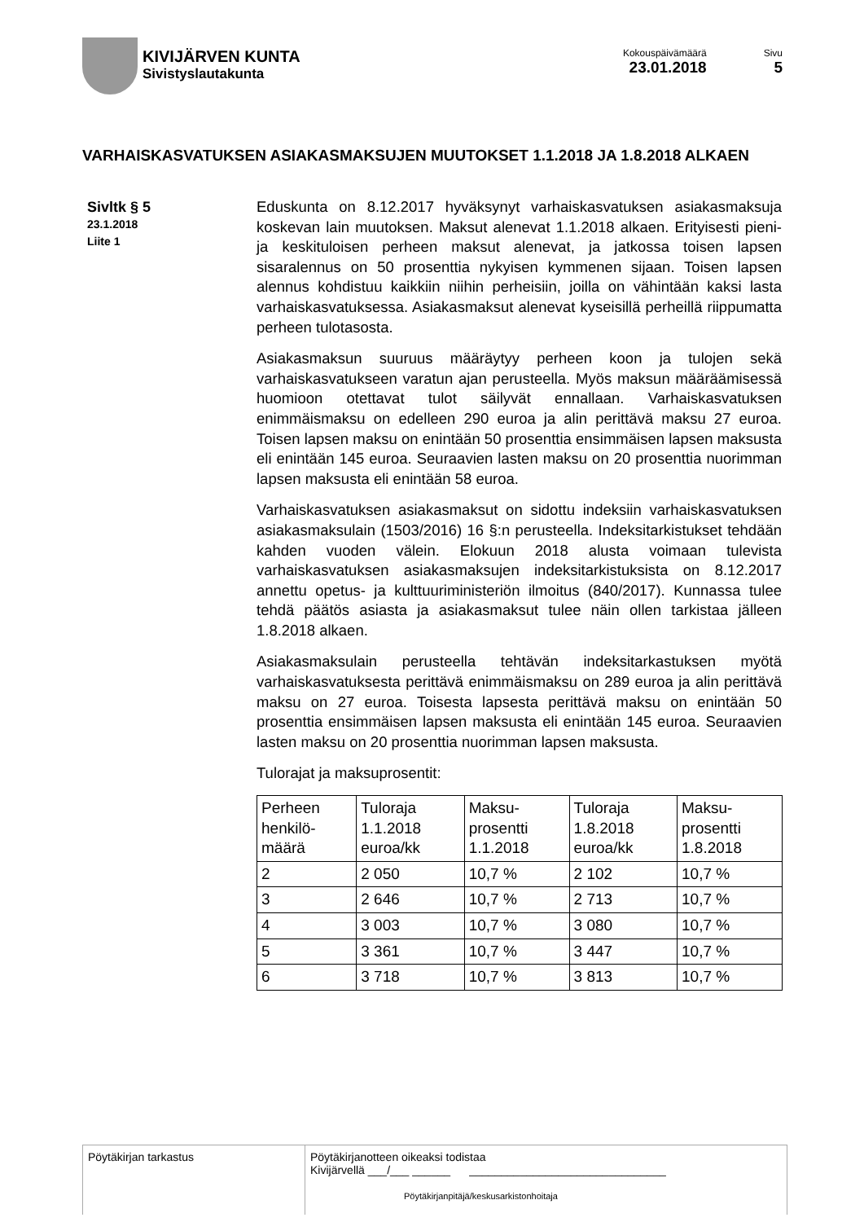KIVIJÄRVEN KUNTA
Sivistyslautakunta
Kokouspäivämäärä
23.01.2018
Sivu
5
VARHAISKASVATUKSEN ASIAKASMAKSUJEN MUUTOKSET 1.1.2018 JA 1.8.2018 ALKAEN
Sivltk § 5
23.1.2018
Liite 1
Eduskunta on 8.12.2017 hyväksynyt varhaiskasvatuksen asiakasmaksuja koskevan lain muutoksen. Maksut alenevat 1.1.2018 alkaen. Erityisesti pieni- ja keskituloisen perheen maksut alenevat, ja jatkossa toisen lapsen sisaralennus on 50 prosenttia nykyisen kymmenen sijaan. Toisen lapsen alennus kohdistuu kaikkiin niihin perheisiin, joilla on vähintään kaksi lasta varhaiskasvatuksessa. Asiakasmaksut alenevat kyseisillä perheillä riippumatta perheen tulotasosta.
Asiakasmaksun suuruus määräytyy perheen koon ja tulojen sekä varhaiskasvatukseen varatun ajan perusteella. Myös maksun määräämisessä huomioon otettavat tulot säilyvät ennallaan. Varhaiskasvatuksen enimmäismaksu on edelleen 290 euroa ja alin perittävä maksu 27 euroa. Toisen lapsen maksu on enintään 50 prosenttia ensimmäisen lapsen maksusta eli enintään 145 euroa. Seuraavien lasten maksu on 20 prosenttia nuorimman lapsen maksusta eli enintään 58 euroa.
Varhaiskasvatuksen asiakasmaksut on sidottu indeksiin varhaiskasvatuksen asiakasmaksulain (1503/2016) 16 §:n perusteella. Indeksitarkistukset tehdään kahden vuoden välein. Elokuun 2018 alusta voimaan tulevista varhaiskasvatuksen asiakasmaksujen indeksitarkistuksista on 8.12.2017 annettu opetus- ja kulttuuriministeriön ilmoitus (840/2017). Kunnassa tulee tehdä päätös asiasta ja asiakasmaksut tulee näin ollen tarkistaa jälleen 1.8.2018 alkaen.
Asiakasmaksulain perusteella tehtävän indeksitarkastuksen myötä varhaiskasvatuksesta perittävä enimmäismaksu on 289 euroa ja alin perittävä maksu on 27 euroa. Toisesta lapsesta perittävä maksu on enintään 50 prosenttia ensimmäisen lapsen maksusta eli enintään 145 euroa. Seuraavien lasten maksu on 20 prosenttia nuorimman lapsen maksusta.
Tulorajat ja maksuprosentit:
| Perheen henkilö-määrä | Tuloraja 1.1.2018 euroa/kk | Maksu-prosentti 1.1.2018 | Tuloraja 1.8.2018 euroa/kk | Maksu-prosentti 1.8.2018 |
| --- | --- | --- | --- | --- |
| 2 | 2 050 | 10,7 % | 2 102 | 10,7 % |
| 3 | 2 646 | 10,7 % | 2 713 | 10,7 % |
| 4 | 3 003 | 10,7 % | 3 080 | 10,7 % |
| 5 | 3 361 | 10,7 % | 3 447 | 10,7 % |
| 6 | 3 718 | 10,7 % | 3 813 | 10,7 % |
Pöytäkirjan tarkastus Pöytäkirjanotteen oikeaksi todistaa
Kivijärvellä ___/___ ______ _______________________________
Pöytäkirjanpitäjä/keskusarkistonhoitaja